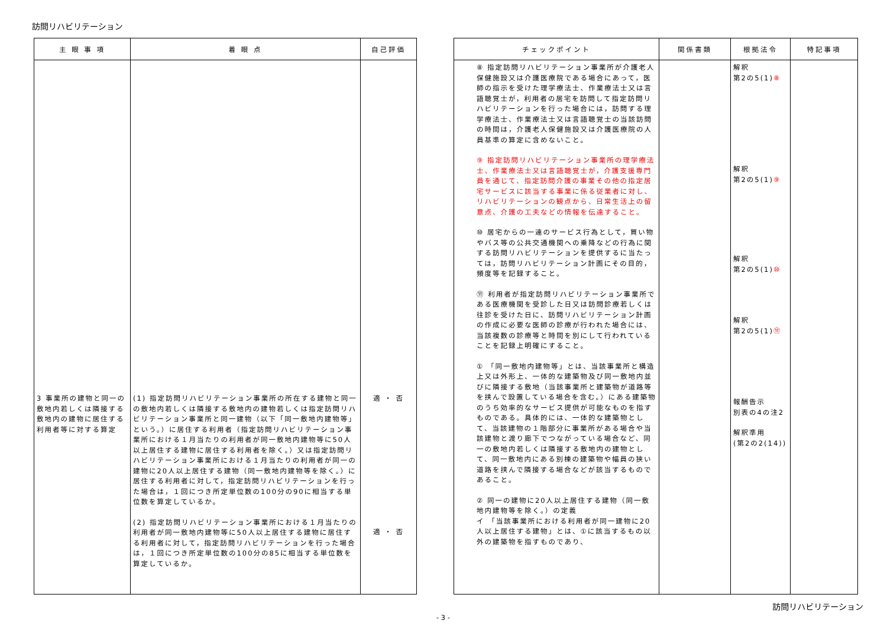訪問リハビリテーション
| 主 眼 事 項 | 着 眼 点 | 自己評価 |
| --- | --- | --- |
| 3 事業所の建物と同一の敷地内若しくは隣接する敷地内の建物に居住する利用者等に対する算定 | (1) 指定訪問リハビリテーション事業所の所在する建物と同一の敷地内若しくは隣接する敷地内の建物若しくは指定訪問リハビリテーション事業所と同一建物（以下「同一敷地内建物等」という。）に居住する利用者（指定訪問リハビリテーション事業所における１月当たりの利用者が同一敷地内建物等に50人以上居住する建物に居住する利用者を除く。）又は指定訪問リハビリテーション事業所における１月当たりの利用者が同一の建物に20人以上居住する建物（同一敷地内建物等を除く。）に居住する利用者に対して，指定訪問リハビリテーションを行った場合は，１回につき所定単位数の100分の90に相当する単位数を算定しているか。 (2) 指定訪問リハビリテーション事業所における１月当たりの利用者が同一敷地内建物等に50人以上居住する建物に居住する利用者に対して，指定訪問リハビリテーションを行った場合は，１回につき所定単位数の100分の85に相当する単位数を算定しているか。 | 適 ・ 否 適 ・ 否 |
| チェックポイント | 関係書類 | 根拠法令 | 特記事項 |
| --- | --- | --- | --- |
| ⑧ 指定訪問リハビリテーション事業所が介護老人保健施設又は介護医療院である場合にあって，医師の指示を受けた理学療法士、作業療法士又は言語聴覚士が，利用者の居宅を訪問して指定訪問リハビリテーションを行った場合には，訪問する理学療法士、作業療法士又は言語聴覚士の当該訪問の時間は，介護老人保健施設又は介護医療院の人員基準の算定に含めないこと。 ⑨ 指定訪問リハビリテーション事業所の理学療法士、作業療法士又は言語聴覚士が，介護支援専門員を通じて、指定訪問介護の事業その他の指定居宅サービスに該当する事業に係る従業者に対し、リハビリテーションの観点から、日常生活上の留意点、介護の工夫などの情報を伝達すること。 ⑩ 居宅からの一連のサービス行為として，買い物やバス等の公共交通機関への乗降などの行為に関する訪問リハビリテーションを提供するに当たっては，訪問リハビリテーション計画にその目的，頻度等を記録すること。 ⑪ 利用者が指定訪問リハビリテーション事業所である医療機関を受診した日又は訪問診療若しくは往診を受けた日に、訪問リハビリテーション計画の作成に必要な医師の診療が行われた場合には、当該複数の診療等と時間を別にして行われていることを記録上明確にすること。 ① 「同一敷地内建物等」とは、当該事業所と構造上又は外形上、一体的な建築物及び同一敷地内並びに隣接する敷地（当該事業所と建築物が道路等を挟んで設置している場合を含む。）にある建築物のうち効率的なサービス提供が可能なものを指すものである。具体的には、一体的な建築物として、当該建物の１階部分に事業所がある場合や当該建物と渡り廊下でつながっている場合など、同一の敷地内若しくは隣接する敷地内の建物として、同一敷地内にある別棟の建築物や幅員の狭い道路を挟んで隣接する場合などが該当するものであること。 ② 同一の建物に20人以上居住する建物（同一敷地内建物等を除く。）の定義 イ 「当該事業所における利用者が同一建物に20人以上居住する建物」とは、①に該当するもの以外の建築物を指すものであり、 | | 解釈 第2の5(1) ⑧ 解釈 第2の5(1) ⑨ 解釈 第2の5(1) ⑩ 解釈 第2の5(1) ⑪ 報酬告示 別表の4の注2 解釈準用 (第2の2(14)) | |
訪問リハビリテーション
- 3 -